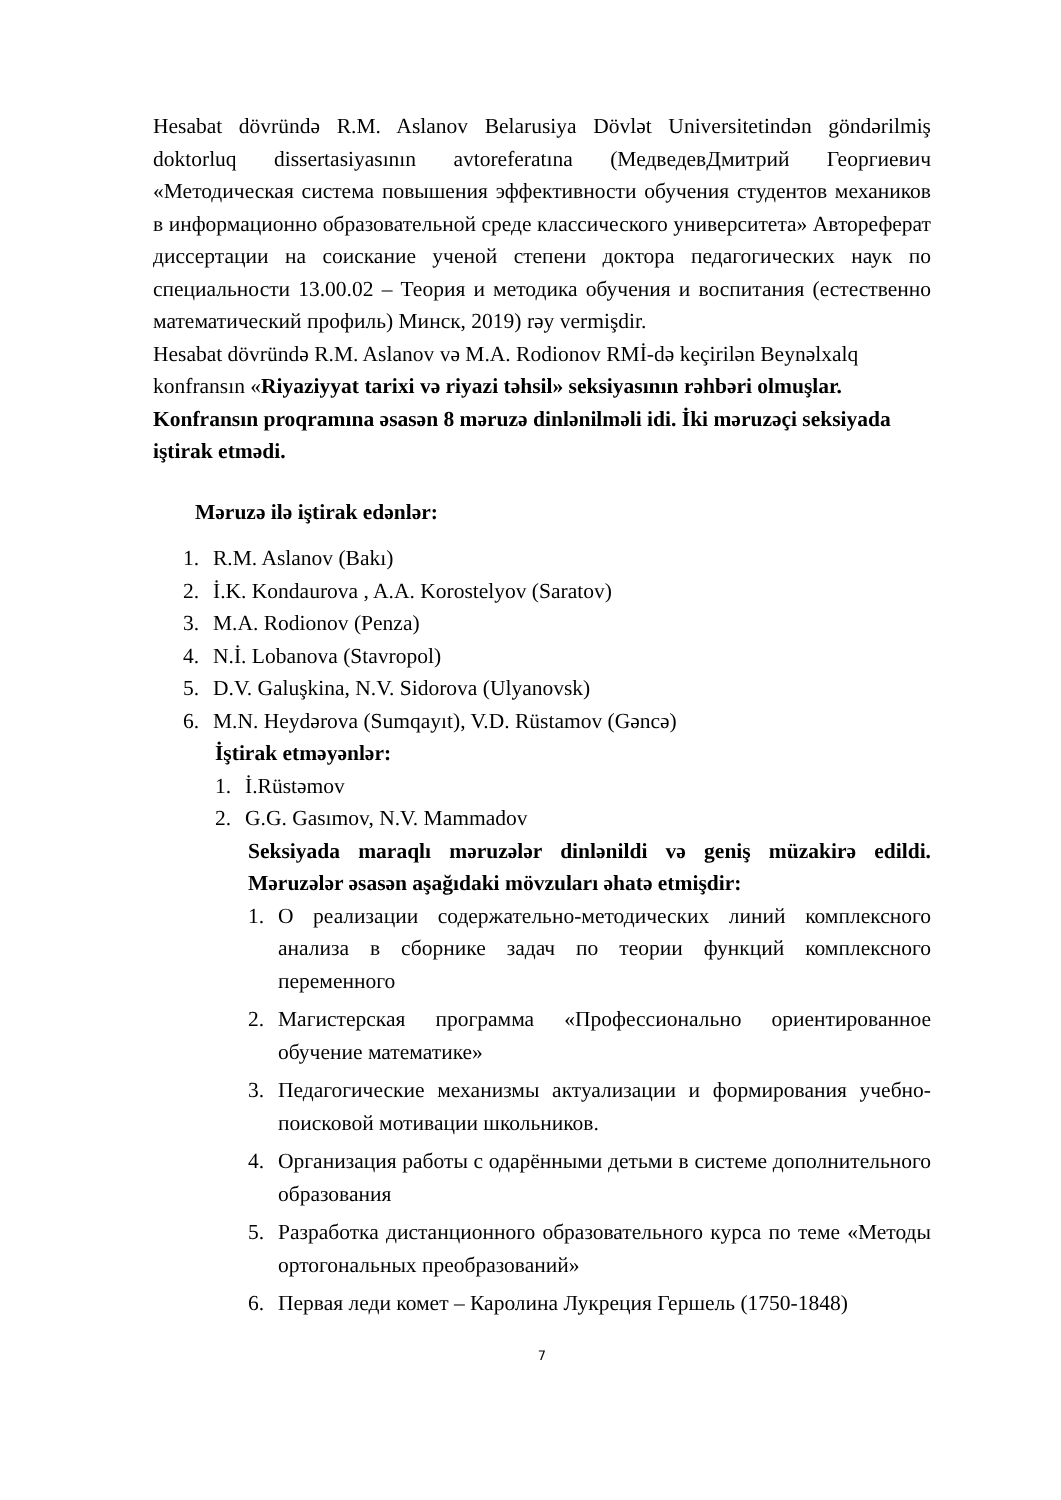Hesabat dövründə R.M. Aslanov Belarusiya Dövlət Universitetindən göndərilmiş doktorluq dissertasiyasının avtoreferatına (МедведевДмитрий Георгиевич «Методическая система повышения эффективности обучения студентов механиков в информационно образовательной среде классического университета» Автореферат диссертации на соискание ученой степени доктора педагогических наук по специальности 13.00.02 – Теория и методика обучения и воспитания (естественно математический профиль) Минск, 2019) rəy vermişdir.
Hesabat dövründə R.M. Aslanov və M.A. Rodionov RMİ-də keçirilən Beynəlxalq konfransın «Riyaziyyat tarixi və riyazi təhsil» seksiyasının rəhbəri olmuşlar. Konfransın proqramına əsasən 8 məruzə dinlənilməli idi. İki məruzəçi seksiyada iştirak etmədi.
Məruzə ilə iştirak edənlər:
1. R.M. Aslanov (Bakı)
2. İ.K. Kondaurova , A.A. Korostelyov (Saratov)
3. M.A. Rodionov (Penza)
4. N.İ. Lobanova (Stavropol)
5. D.V. Galuşkina, N.V. Sidorova (Ulyanovsk)
6. M.N. Heydərova (Sumqayıt), V.D. Rüstamov (Gəncə)
İştirak etməyənlər:
1. İ.Rüstəmov
2. G.G. Gasımov, N.V. Mammadov
Seksiyada maraqlı məruzələr dinlənildi və geniş müzakirə edildi. Məruzələr əsasən aşağıdaki mövzuları əhatə etmişdir:
1. О реализации содержательно-методических линий комплексного анализа в сборнике задач по теории функций комплексного переменного
2. Магистерская программа «Профессионально ориентированное обучение математике»
3. Педагогические механизмы актуализации и формирования учебно-поисковой мотивации школьников.
4. Организация работы с одарёнными детьми в системе дополнительного образования
5. Разработка дистанционного образовательного курса по теме «Методы ортогональных преобразований»
6. Первая леди комет – Каролина Лукреция Гершель (1750-1848)
7